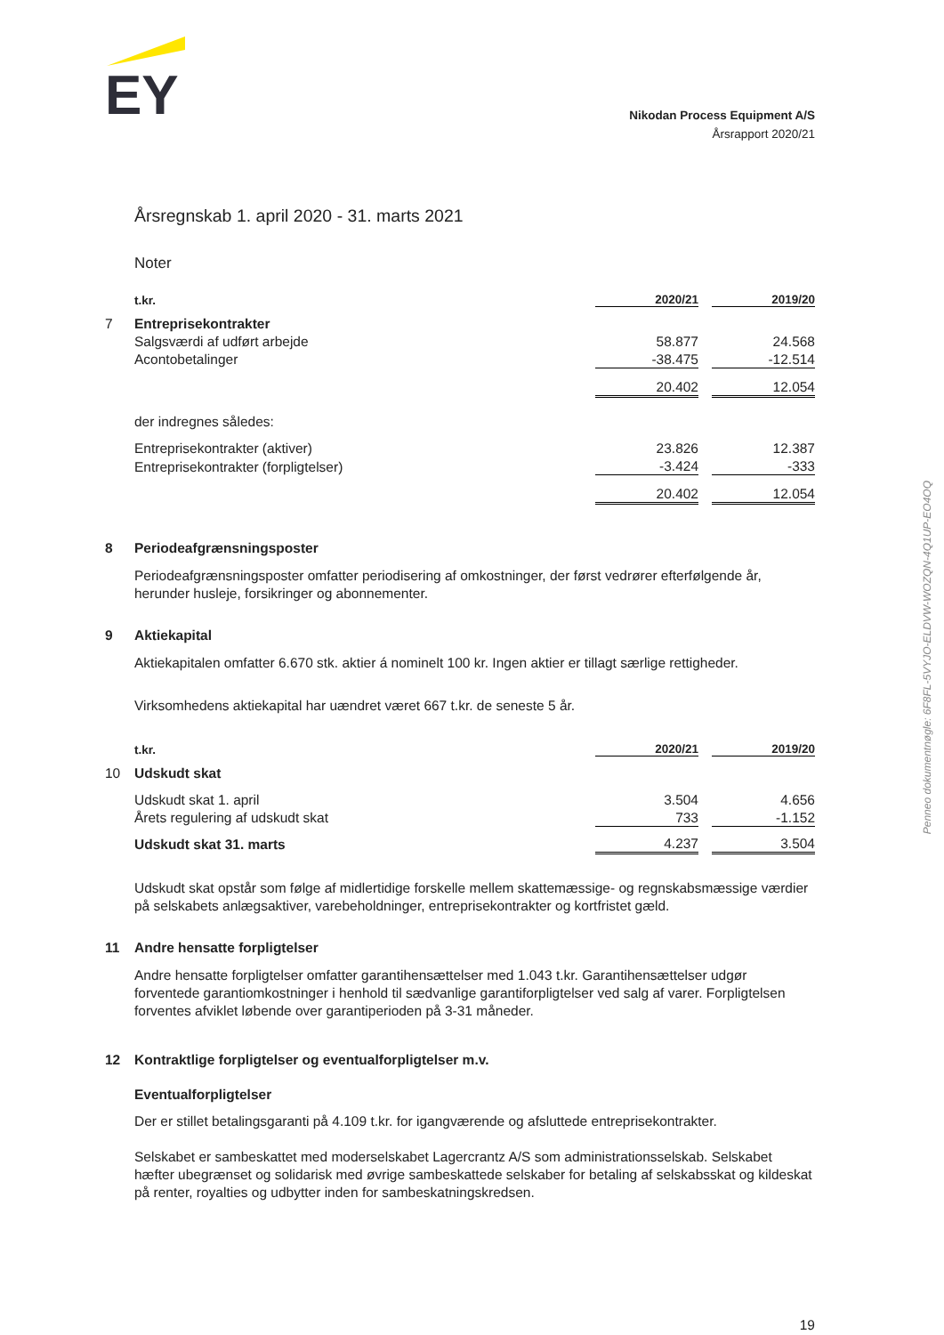EY
Nikodan Process Equipment A/S
Årsrapport 2020/21
Årsregnskab 1. april 2020 - 31. marts 2021
Noter
| | t.kr. | 2020/21 | | 2019/20 |
| 7 | Entreprisekontrakter | | | |
| | Salgsværdi af udført arbejde | 58.877 | | 24.568 |
| | Acontobetalinger | -38.475 | | -12.514 |
| | | 20.402 | | 12.054 |
| | der indregnes således: | | | |
| | Entreprisekontrakter (aktiver) | 23.826 | | 12.387 |
| | Entreprisekontrakter (forpligtelser) | -3.424 | | -333 |
| | | 20.402 | | 12.054 |
8 Periodeafgrænsningsposter
Periodeafgrænsningsposter omfatter periodisering af omkostninger, der først vedrører efterfølgende år, herunder husleje, forsikringer og abonnementer.
9 Aktiekapital
Aktiekapitalen omfatter 6.670 stk. aktier á nominelt 100 kr. Ingen aktier er tillagt særlige rettigheder.
Virksomhedens aktiekapital har uændret været 667 t.kr. de seneste 5 år.
| | t.kr. | 2020/21 | | 2019/20 |
| 10 | Udskudt skat | | | |
| | Udskudt skat 1. april | 3.504 | | 4.656 |
| | Årets regulering af udskudt skat | 733 | | -1.152 |
| | Udskudt skat 31. marts | 4.237 | | 3.504 |
Udskudt skat opstår som følge af midlertidige forskelle mellem skattemæssige- og regnskabsmæssige værdier på selskabets anlægsaktiver, varebeholdninger, entreprisekontrakter og kortfristet gæld.
11 Andre hensatte forpligtelser
Andre hensatte forpligtelser omfatter garantihensættelser med 1.043 t.kr. Garantihensættelser udgør forventede garantiomkostninger i henhold til sædvanlige garantiforpligtelser ved salg af varer. Forpligtelsen forventes afviklet løbende over garantiperioden på 3-31 måneder.
12 Kontraktlige forpligtelser og eventualforpligtelser m.v.
Eventualforpligtelser
Der er stillet betalingsgaranti på 4.109 t.kr. for igangværende og afsluttede entreprisekontrakter.
Selskabet er sambeskattet med moderselskabet Lagercrantz A/S som administrationsselskab. Selskabet hæfter ubegrænset og solidarisk med øvrige sambeskattede selskaber for betaling af selskabsskat og kildeskat på renter, royalties og udbytter inden for sambeskatningskredsen.
19
Penneo dokumentnøgle: 6F8FL-5VYJO-ELDVW-WOZQN-4Q1UP-EO4OQ